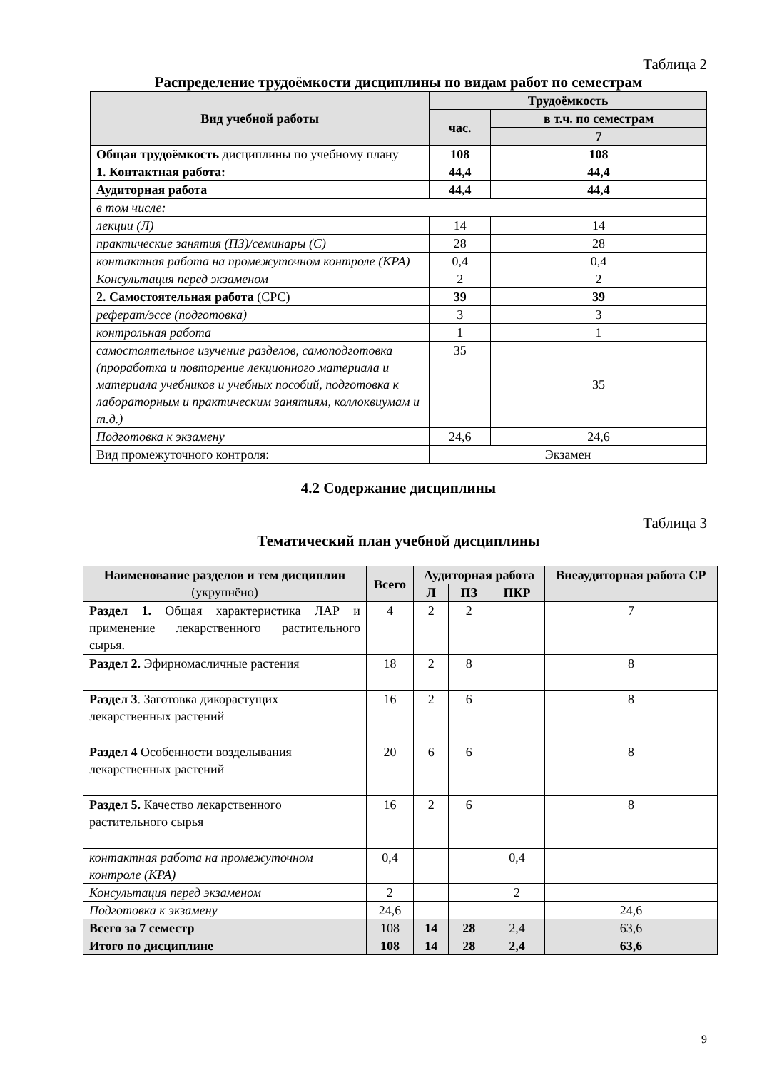Таблица 2
Распределение трудоёмкости дисциплины по видам работ по семестрам
| Вид учебной работы | Трудоёмкость | |
| --- | --- | --- |
| | час. | в т.ч. по семестрам |
| | | 7 |
| Общая трудоёмкость дисциплины по учебному плану | 108 | 108 |
| 1. Контактная работа: | 44,4 | 44,4 |
| Аудиторная работа | 44,4 | 44,4 |
| в том числе: | | |
| лекции (Л) | 14 | 14 |
| практические занятия (ПЗ)/семинары (С) | 28 | 28 |
| контактная работа на промежуточном контроле (КРА) | 0,4 | 0,4 |
| Консультация перед экзаменом | 2 | 2 |
| 2. Самостоятельная работа (СРС) | 39 | 39 |
| реферат/эссе (подготовка) | 3 | 3 |
| контрольная работа | 1 | 1 |
| самостоятельное изучение разделов, самоподготовка (проработка и повторение лекционного материала и материала учебников и учебных пособий, подготовка к лабораторным и практическим занятиям, коллоквиумам и т.д.) | 35 | 35 |
| Подготовка к экзамену | 24,6 | 24,6 |
| Вид промежуточного контроля: | Экзамен | |
4.2 Содержание дисциплины
Таблица 3
Тематический план учебной дисциплины
| Наименование разделов и тем дисциплин (укрупнёно) | Всего | Аудиторная работа | | | Внеаудиторная работа СР |
| --- | --- | --- | --- | --- | --- |
| | | Л | ПЗ | ПКР | |
| Раздел 1. Общая характеристика ЛАР и применение лекарственного растительного сырья. | 4 | 2 | 2 | | 7 |
| Раздел 2. Эфирномасличные растения | 18 | 2 | 8 | | 8 |
| Раздел 3 . Заготовка дикорастущих лекарственных растений | 16 | 2 | 6 | | 8 |
| Раздел 4 Особенности возделывания лекарственных растений | 20 | 6 | 6 | | 8 |
| Раздел 5. Качество лекарственного растительного сырья | 16 | 2 | 6 | | 8 |
| контактная работа на промежуточном контроле (КРА) | 0,4 | | | 0,4 | |
| Консультация перед экзаменом | 2 | | | 2 | |
| Подготовка к экзамену | 24,6 | | | | 24,6 |
| Всего за 7 семестр | 108 | 14 | 28 | 2,4 | 63,6 |
| Итого по дисциплине | 108 | 14 | 28 | 2,4 | 63,6 |
9